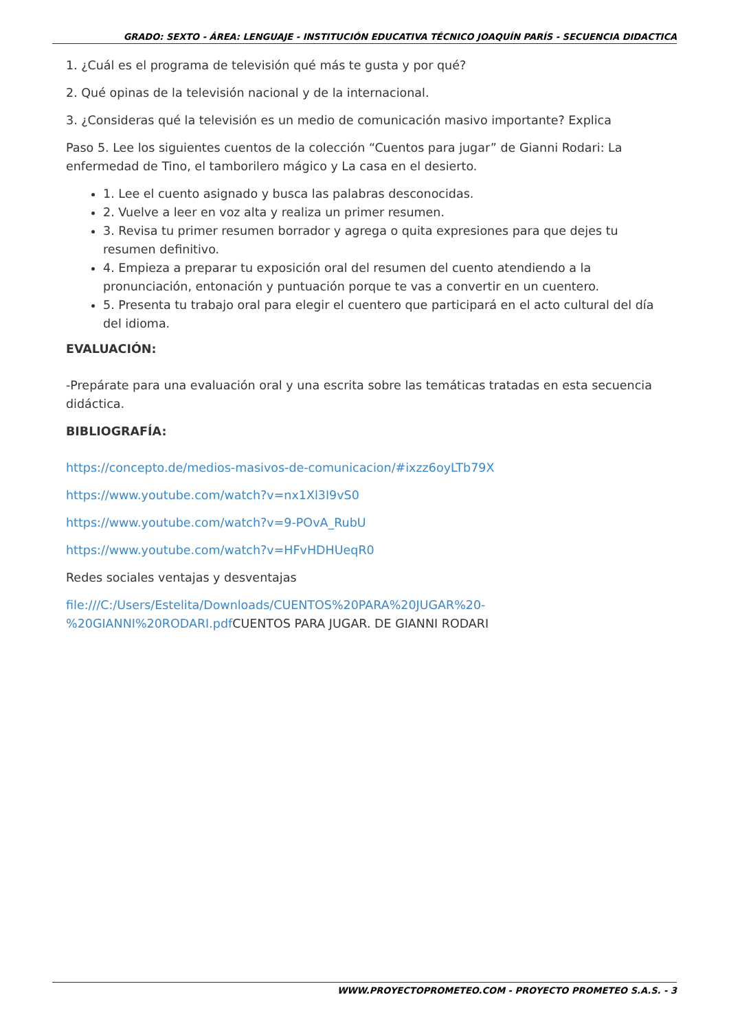GRADO: SEXTO - ÁREA: LENGUAJE - INSTITUCIÓN EDUCATIVA TÉCNICO JOAQUÍN PARÍS - SECUENCIA DIDACTICA
1. ¿Cuál es el programa de televisión qué más te gusta y por qué?
2. Qué opinas de la televisión nacional y de la internacional.
3. ¿Consideras qué la televisión es un medio de comunicación masivo importante? Explica
Paso 5. Lee los siguientes cuentos de la colección “Cuentos para jugar” de Gianni Rodari: La enfermedad de Tino, el tamborilero mágico y La casa en el desierto.
1. Lee el cuento asignado y busca las palabras desconocidas.
2. Vuelve a leer en voz alta y realiza un primer resumen.
3. Revisa tu primer resumen borrador y agrega o quita expresiones para que dejes tu resumen definitivo.
4. Empieza a preparar tu exposición oral del resumen del cuento atendiendo a la pronunciación, entonación y puntuación porque te vas a convertir en un cuentero.
5. Presenta tu trabajo oral para elegir el cuentero que participará en el acto cultural del día del idioma.
EVALUACIÓN:
-Prepárate para una evaluación oral y una escrita sobre las temáticas tratadas en esta secuencia didáctica.
BIBLIOGRAFÍA:
https://concepto.de/medios-masivos-de-comunicacion/#ixzz6oyLTb79X
https://www.youtube.com/watch?v=nx1Xl3I9vS0
https://www.youtube.com/watch?v=9-POvA_RubU
https://www.youtube.com/watch?v=HFvHDHUeqR0
Redes sociales ventajas y desventajas
file:///C:/Users/Estelita/Downloads/CUENTOS%20PARA%20JUGAR%20-
%20GIANNI%20RODARI.pdf CUENTOS PARA JUGAR. DE GIANNI RODARI
WWW.PROYECTOPROMETEO.COM - PROYECTO PROMETEO S.A.S. - 3